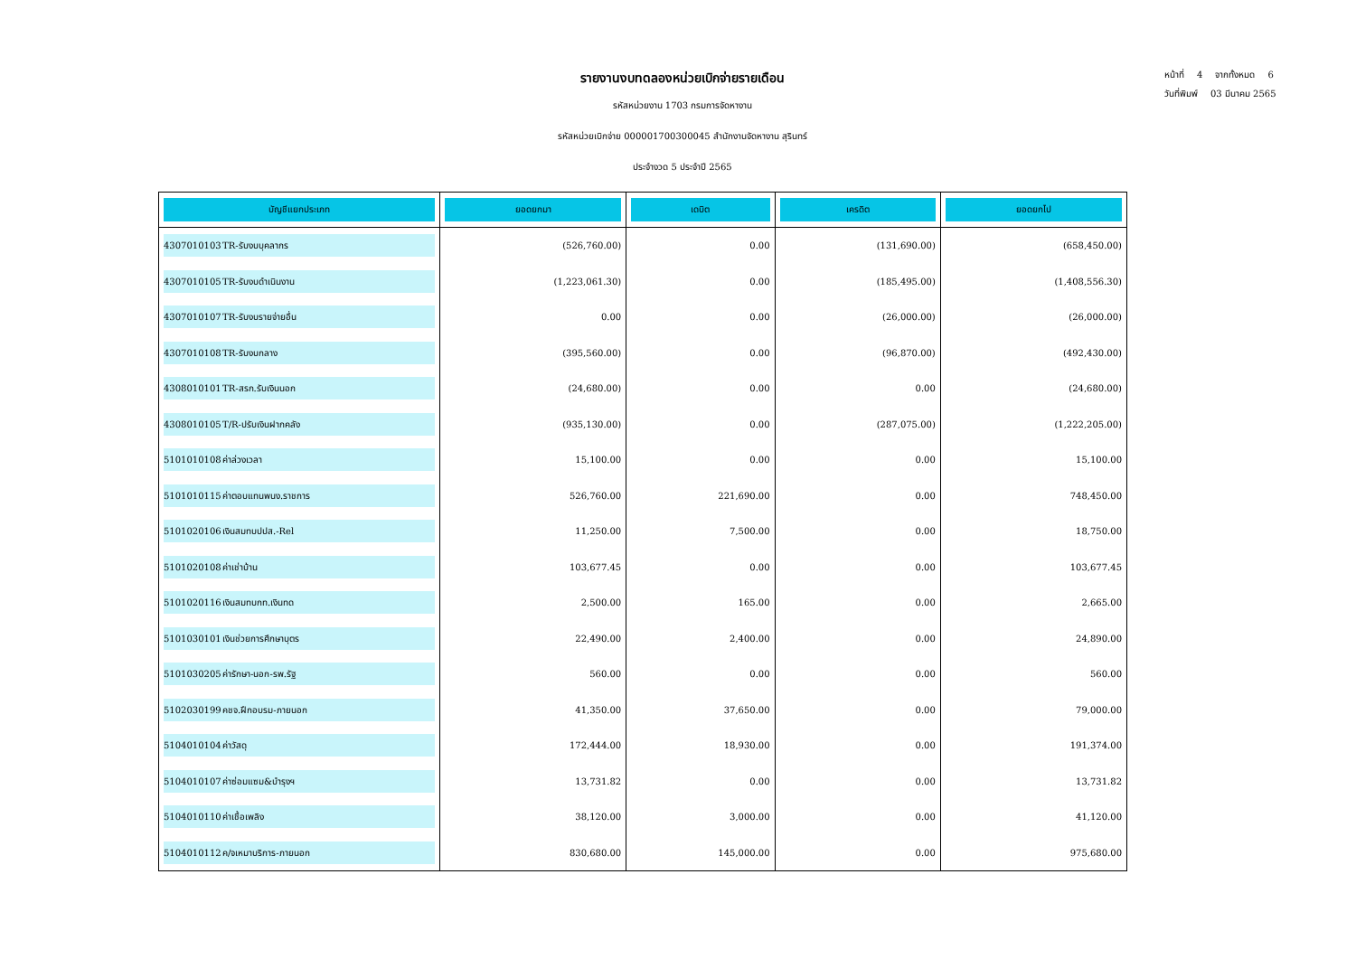หน้าที่ 4 จากทั้งหมด 6
วันที่พิมพ์ 03 มีนาคม 2565
รายงานงบทดลองหน่วยเบิกจ่ายรายเดือน
รหัสหน่วยงาน 1703 กรมการจัดหางาน
รหัสหน่วยเบิกจ่าย 000001700300045 สำนักงานจัดหางาน สุรินทร์
ประจำงวด 5 ประจำปี 2565
| บัญชีแยกประเภท | ยอดยกมา | เดบิต | เครดิต | ยอดยกไป |
| --- | --- | --- | --- | --- |
| 4307010103 TR-รับงบบุคลากร | (526,760.00) | 0.00 | (131,690.00) | (658,450.00) |
| 4307010105 TR-รับงบดำเนินงาน | (1,223,061.30) | 0.00 | (185,495.00) | (1,408,556.30) |
| 4307010107 TR-รับงบรายจ่ายอื่น | 0.00 | 0.00 | (26,000.00) | (26,000.00) |
| 4307010108 TR-รับงบกลาง | (395,560.00) | 0.00 | (96,870.00) | (492,430.00) |
| 4308010101 TR-สรก.รับเงินนอก | (24,680.00) | 0.00 | 0.00 | (24,680.00) |
| 4308010105 T/R-ปรับเงินฝากคลัง | (935,130.00) | 0.00 | (287,075.00) | (1,222,205.00) |
| 5101010108 ค่าล่วงเวลา | 15,100.00 | 0.00 | 0.00 | 15,100.00 |
| 5101010115 ค่าตอบแทนพนง.ราชการ | 526,760.00 | 221,690.00 | 0.00 | 748,450.00 |
| 5101020106 เงินสมทบปปส.-Rel | 11,250.00 | 7,500.00 | 0.00 | 18,750.00 |
| 5101020108 ค่าเช่าบ้าน | 103,677.45 | 0.00 | 0.00 | 103,677.45 |
| 5101020116 เงินสมทบกท.เงินทด | 2,500.00 | 165.00 | 0.00 | 2,665.00 |
| 5101030101 เงินช่วยการศึกษาบุตร | 22,490.00 | 2,400.00 | 0.00 | 24,890.00 |
| 5101030205 ค่ารักษา-นอก-รพ.รัฐ | 560.00 | 0.00 | 0.00 | 560.00 |
| 5102030199 คชจ.ฝึกอบรม-ภายนอก | 41,350.00 | 37,650.00 | 0.00 | 79,000.00 |
| 5104010104 ค่าวัสดุ | 172,444.00 | 18,930.00 | 0.00 | 191,374.00 |
| 5104010107 ค่าซ่อมแซม&บำรุงฯ | 13,731.82 | 0.00 | 0.00 | 13,731.82 |
| 5104010110 ค่าเชื้อเพลิง | 38,120.00 | 3,000.00 | 0.00 | 41,120.00 |
| 5104010112 ค/จเหมาบริการ-ภายนอก | 830,680.00 | 145,000.00 | 0.00 | 975,680.00 |